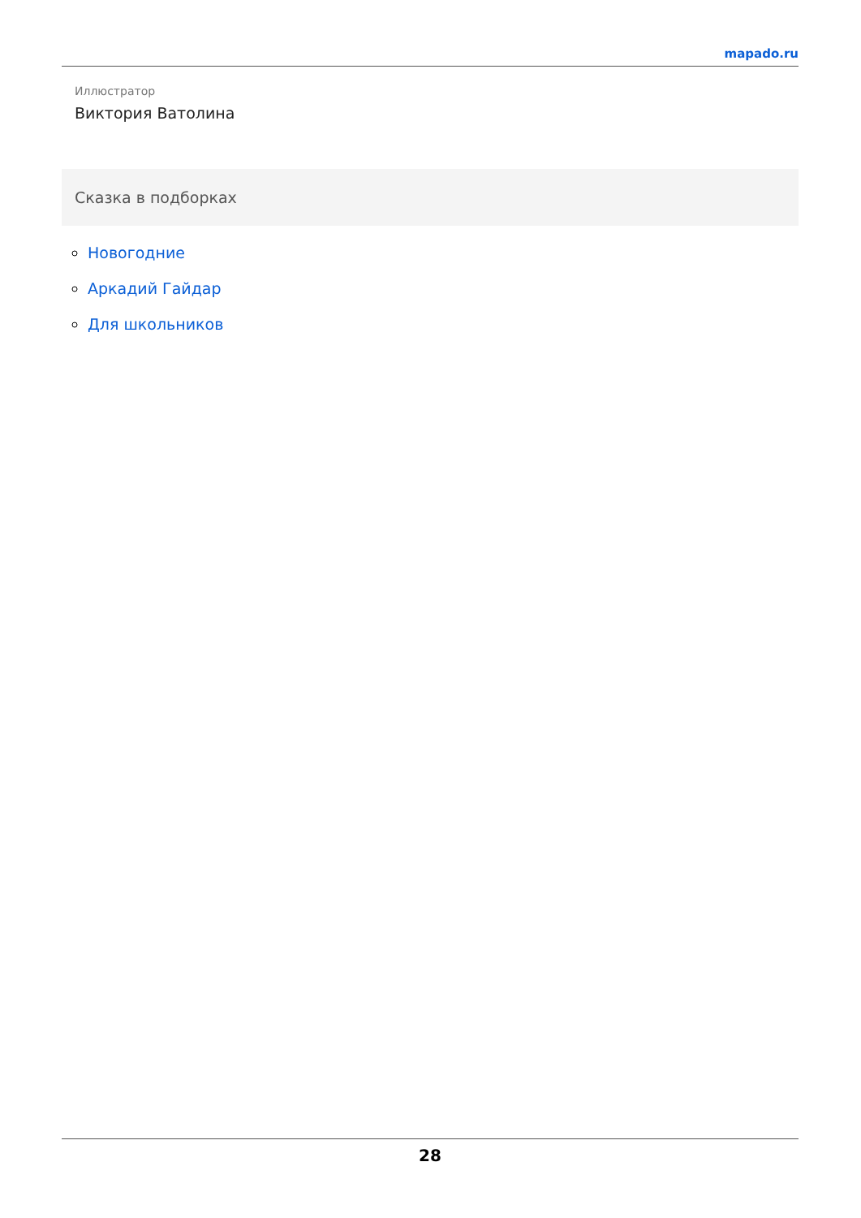mapado.ru
Иллюстратор
Виктория Ватолина
Сказка в подборках
Новогодние
Аркадий Гайдар
Для школьников
28